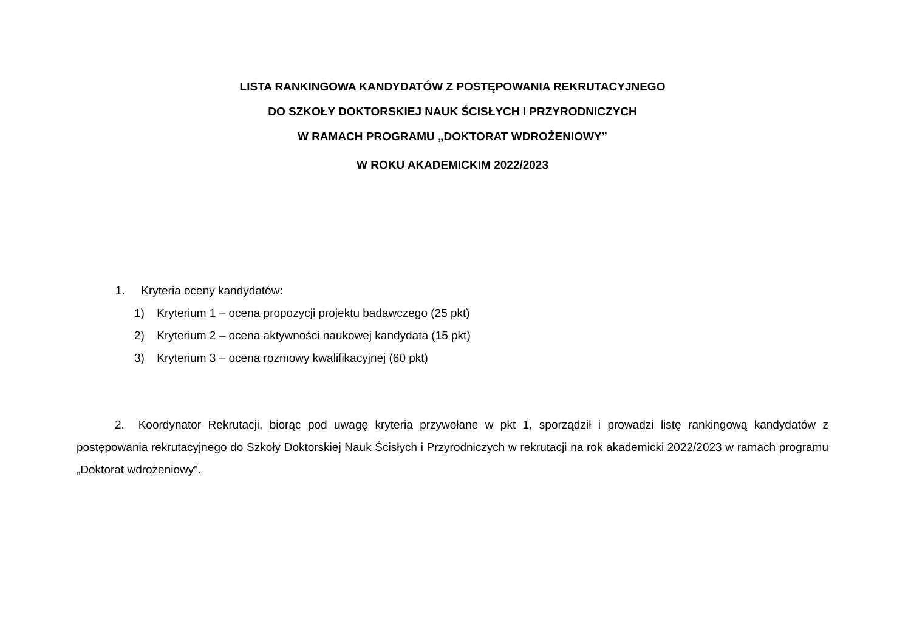LISTA RANKINGOWA KANDYDATÓW Z POSTĘPOWANIA REKRUTACYJNEGO
DO SZKOŁY DOKTORSKIEJ NAUK ŚCISŁYCH I PRZYRODNICZYCH
W RAMACH PROGRAMU „DOKTORAT WDROŻENIOWY”
W ROKU AKADEMICKIM 2022/2023
1. Kryteria oceny kandydatów:
1) Kryterium 1 – ocena propozycji projektu badawczego (25 pkt)
2) Kryterium 2 – ocena aktywności naukowej kandydata (15 pkt)
3) Kryterium 3 – ocena rozmowy kwalifikacyjnej (60 pkt)
2. Koordynator Rekrutacji, biorąc pod uwagę kryteria przywołane w pkt 1, sporządził i prowadzi listę rankingową kandydatów z postępowania rekrutacyjnego do Szkoły Doktorskiej Nauk Ścisłych i Przyrodniczych w rekrutacji na rok akademicki 2022/2023 w ramach programu „Doktorat wdrożeniowy”.